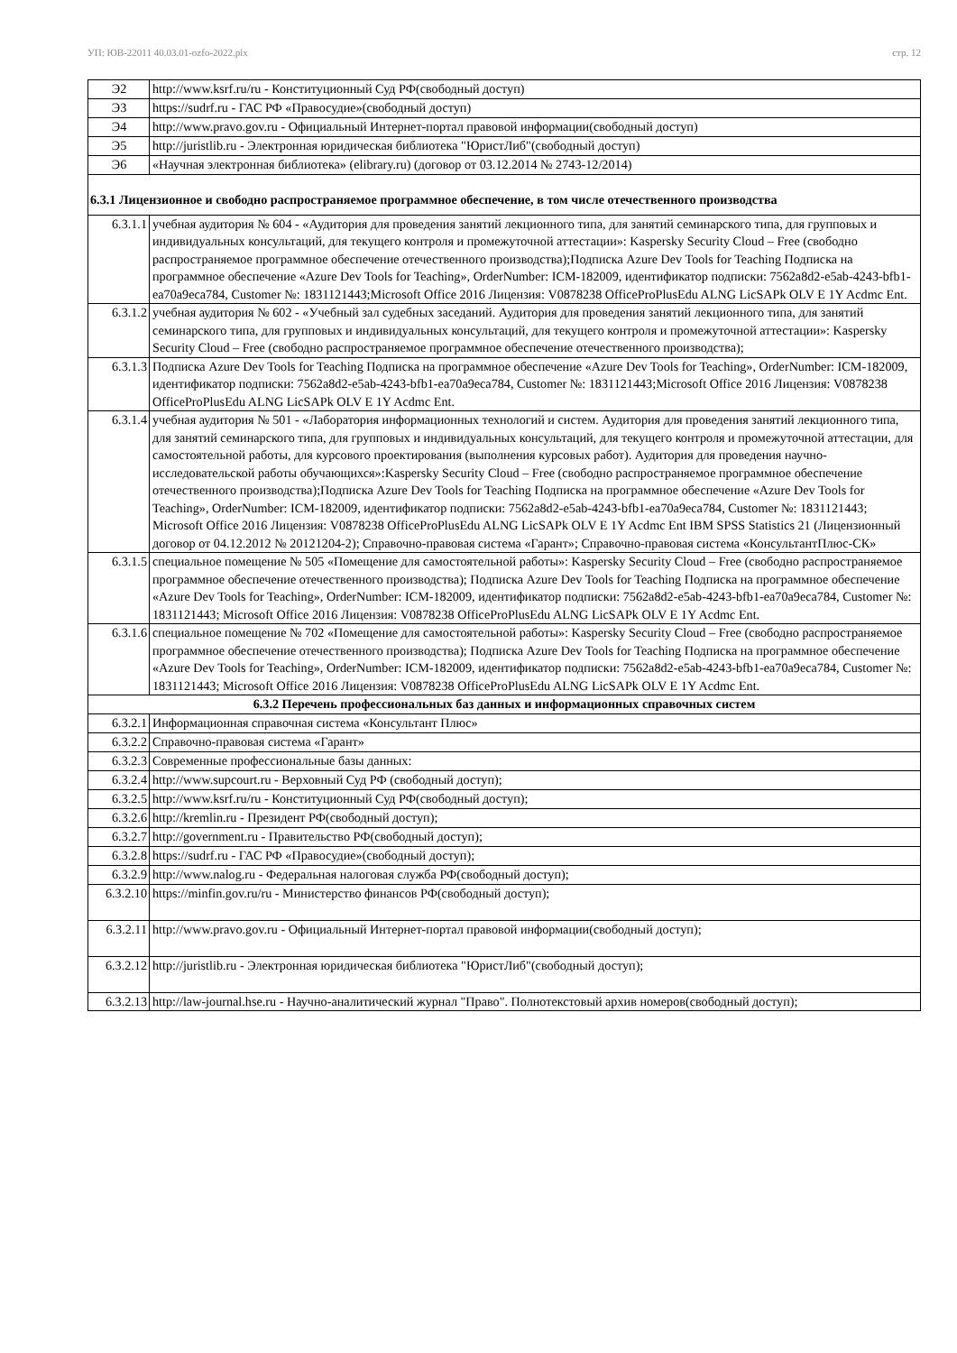УП: ЮВ-22011 40.03.01-ozfo-2022.plx стр. 12
| Э2 | http://www.ksrf.ru/ru - Конституционный Суд РФ(свободный доступ) |
| Э3 | https://sudrf.ru - ГАС РФ «Правосудие»(свободный доступ) |
| Э4 | http://www.pravo.gov.ru - Официальный Интернет-портал правовой информации(свободный доступ) |
| Э5 | http://juristlib.ru - Электронная юридическая библиотека "ЮристЛиб"(свободный доступ) |
| Э6 | «Научная электронная библиотека» (elibrary.ru) (договор от 03.12.2014 № 2743-12/2014) |
| 6.3.1 Лицензионное и свободно распространяемое программное обеспечение, в том числе отечественного производства | |
| 6.3.1.1 | учебная аудитория № 604 - «Аудитория для проведения занятий лекционного типа, для занятий семинарского типа, для групповых и индивидуальных консультаций, для текущего контроля и промежуточной аттестации»: Kaspersky Security Cloud – Free (свободно распространяемое программное обеспечение отечественного производства);Подписка Azure Dev Tools for Teaching Подписка на программное обеспечение «Azure Dev Tools for Teaching», OrderNumber: ICM-182009, идентификатор подписки: 7562a8d2-e5ab-4243-bfb1-ea70a9eca784, Customer №: 1831121443;Microsoft Office 2016 Лицензия: V0878238 OfficeProPlusEdu ALNG LicSAPk OLV E 1Y Acdmc Ent. |
| 6.3.1.2 | учебная аудитория № 602 - «Учебный зал судебных заседаний. Аудитория для проведения занятий лекционного типа, для занятий семинарского типа, для групповых и индивидуальных консультаций, для текущего контроля и промежуточной аттестации»: Kaspersky Security Cloud – Free (свободно распространяемое программное обеспечение отечественного производства); |
| 6.3.1.3 | Подписка Azure Dev Tools for Teaching Подписка на программное обеспечение «Azure Dev Tools for Teaching», OrderNumber: ICM-182009, идентификатор подписки: 7562a8d2-e5ab-4243-bfb1-ea70a9eca784, Customer №: 1831121443;Microsoft Office 2016 Лицензия: V0878238 OfficeProPlusEdu ALNG LicSAPk OLV E 1Y Acdmc Ent. |
| 6.3.1.4 | учебная аудитория № 501 - «Лаборатория информационных технологий и систем. Аудитория для проведения занятий лекционного типа, для занятий семинарского типа, для групповых и индивидуальных консультаций, для текущего контроля и промежуточной аттестации, для самостоятельной работы, для курсового проектирования (выполнения курсовых работ). Аудитория для проведения научно-исследовательской работы обучающихся»:Kaspersky Security Cloud – Free (свободно распространяемое программное обеспечение отечественного производства);Подписка Azure Dev Tools for Teaching Подписка на программное обеспечение «Azure Dev Tools for Teaching», OrderNumber: ICM-182009, идентификатор подписки: 7562a8d2-e5ab-4243-bfb1-ea70a9eca784, Customer №: 1831121443; Microsoft Office 2016 Лицензия: V0878238 OfficeProPlusEdu ALNG LicSAPk OLV E 1Y Acdmc Ent IBM SPSS Statistics 21 (Лицензионный договор от 04.12.2012 № 20121204-2); Справочно-правовая система «Гарант»; Справочно-правовая система «КонсультантПлюс-СК» |
| 6.3.1.5 | специальное помещение № 505 «Помещение для самостоятельной работы»: Kaspersky Security Cloud – Free (свободно распространяемое программное обеспечение отечественного производства); Подписка Azure Dev Tools for Teaching Подписка на программное обеспечение «Azure Dev Tools for Teaching», OrderNumber: ICM-182009, идентификатор подписки: 7562a8d2-e5ab-4243-bfb1-ea70a9eca784, Customer №: 1831121443; Microsoft Office 2016 Лицензия: V0878238 OfficeProPlusEdu ALNG LicSAPk OLV E 1Y Acdmc Ent. |
| 6.3.1.6 | специальное помещение № 702 «Помещение для самостоятельной работы»: Kaspersky Security Cloud – Free (свободно распространяемое программное обеспечение отечественного производства); Подписка Azure Dev Tools for Teaching Подписка на программное обеспечение «Azure Dev Tools for Teaching», OrderNumber: ICM-182009, идентификатор подписки: 7562a8d2-e5ab-4243-bfb1-ea70a9eca784, Customer №: 1831121443; Microsoft Office 2016 Лицензия: V0878238 OfficeProPlusEdu ALNG LicSAPk OLV E 1Y Acdmc Ent. |
| 6.3.2 Перечень профессиональных баз данных и информационных справочных систем | |
| 6.3.2.1 | Информационная справочная система «Консультант Плюс» |
| 6.3.2.2 | Справочно-правовая система «Гарант» |
| 6.3.2.3 | Современные профессиональные базы данных: |
| 6.3.2.4 | http://www.supcourt.ru - Верховный Суд РФ (свободный доступ); |
| 6.3.2.5 | http://www.ksrf.ru/ru - Конституционный Суд РФ(свободный доступ); |
| 6.3.2.6 | http://kremlin.ru - Президент РФ(свободный доступ); |
| 6.3.2.7 | http://government.ru - Правительство РФ(свободный доступ); |
| 6.3.2.8 | https://sudrf.ru - ГАС РФ «Правосудие»(свободный доступ); |
| 6.3.2.9 | http://www.nalog.ru - Федеральная налоговая служба РФ(свободный доступ); |
| 6.3.2.10 | https://minfin.gov.ru/ru - Министерство финансов РФ(свободный доступ); |
| 6.3.2.11 | http://www.pravo.gov.ru - Официальный Интернет-портал правовой информации(свободный доступ); |
| 6.3.2.12 | http://juristlib.ru - Электронная юридическая библиотека "ЮристЛиб"(свободный доступ); |
| 6.3.2.13 | http://law-journal.hse.ru - Научно-аналитический журнал "Право". Полнотекстовый архив номеров(свободный доступ); |